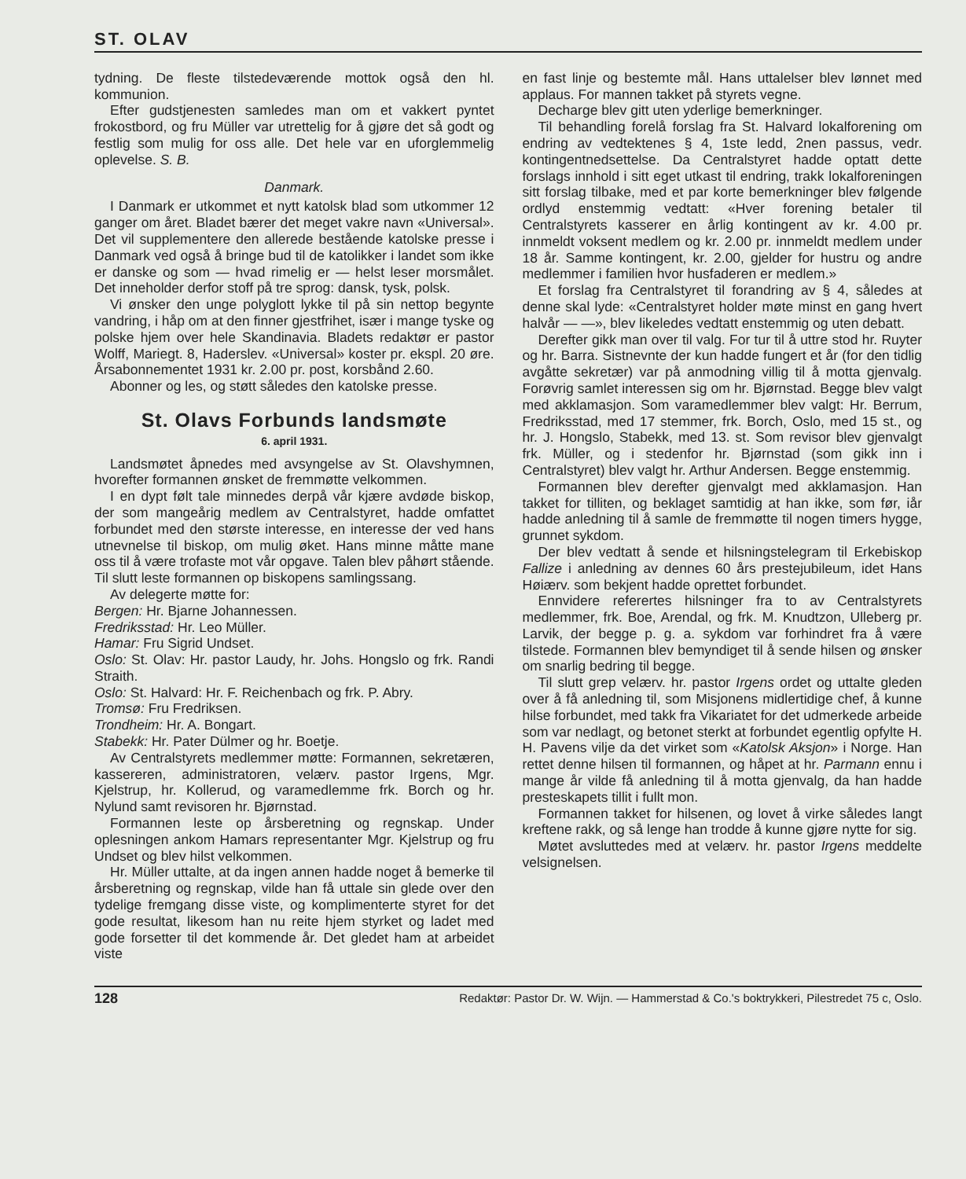ST. OLAV
tydning. De fleste tilstedeværende mottok også den hl. kommunion.
Efter gudstjenesten samledes man om et vakkert pyntet frokostbord, og fru Müller var utrettelig for å gjøre det så godt og festlig som mulig for oss alle. Det hele var en uforglemmelig oplevelse. S. B.
Danmark.
I Danmark er utkommet et nytt katolsk blad som utkommer 12 ganger om året. Bladet bærer det meget vakre navn «Universal». Det vil supplementere den allerede bestående katolske presse i Danmark ved også å bringe bud til de katolikker i landet som ikke er danske og som — hvad rimelig er — helst leser morsmålet. Det inneholder derfor stoff på tre sprog: dansk, tysk, polsk.
Vi ønsker den unge polyglott lykke til på sin nettop begynte vandring, i håp om at den finner gjestfrihet, især i mange tyske og polske hjem over hele Skandinavia. Bladets redaktør er pastor Wolff, Mariegt. 8, Haderslev. «Universal» koster pr. ekspl. 20 øre. Årsabonnementet 1931 kr. 2.00 pr. post, korsbånd 2.60.
Abonner og les, og støtt således den katolske presse.
St. Olavs Forbunds landsmøte
6. april 1931.
Landsmøtet åpnedes med avsyngelse av St. Olavshymnen, hvorefter formannen ønsket de fremmøtte velkommen.
I en dypt følt tale minnedes derpå vår kjære avdøde biskop, der som mangeårig medlem av Centralstyret, hadde omfattet forbundet med den største interesse, en interesse der ved hans utnevnelse til biskop, om mulig øket. Hans minne måtte mane oss til å være trofaste mot vår opgave. Talen blev påhørt stående. Til slutt leste formannen op biskopens samlingssang.
Av delegerte møtte for:
Bergen: Hr. Bjarne Johannessen.
Fredriksstad: Hr. Leo Müller.
Hamar: Fru Sigrid Undset.
Oslo: St. Olav: Hr. pastor Laudy, hr. Johs. Hongslo og frk. Randi Straith.
Oslo: St. Halvard: Hr. F. Reichenbach og frk. P. Abry.
Tromsø: Fru Fredriksen.
Trondheim: Hr. A. Bongart.
Stabekk: Hr. Pater Dülmer og hr. Boetje.
Av Centralstyrets medlemmer møtte: Formannen, sekretæren, kassereren, administratoren, velærv. pastor Irgens, Mgr. Kjelstrup, hr. Kollerud, og varamedlemme frk. Borch og hr. Nylund samt revisoren hr. Bjørnstad.
Formannen leste op årsberetning og regnskap. Under oplesningen ankom Hamars representanter Mgr. Kjelstrup og fru Undset og blev hilst velkommen.
Hr. Müller uttalte, at da ingen annen hadde noget å bemerke til årsberetning og regnskap, vilde han få uttale sin glede over den tydelige fremgang disse viste, og komplimenterte styret for det gode resultat, likesom han nu reite hjem styrket og ladet med gode forsetter til det kommende år. Det gledet ham at arbeidet viste
en fast linje og bestemte mål. Hans uttalelser blev lønnet med applaus. For mannen takket på styrets vegne.
Decharge blev gitt uten yderlige bemerkninger.
Til behandling forelå forslag fra St. Halvard lokalforening om endring av vedtektenes § 4, 1ste ledd, 2nen passus, vedr. kontingentnedsettelse. Da Centralstyret hadde optatt dette forslags innhold i sitt eget utkast til endring, trakk lokalforeningen sitt forslag tilbake, med et par korte bemerkninger blev følgende ordlyd enstemmig vedtatt: «Hver forening betaler til Centralstyrets kasserer en årlig kontingent av kr. 4.00 pr. innmeldt voksent medlem og kr. 2.00 pr. innmeldt medlem under 18 år. Samme kontingent, kr. 2.00, gjelder for hustru og andre medlemmer i familien hvor husfaderen er medlem.»
Et forslag fra Centralstyret til forandring av § 4, således at denne skal lyde: «Centralstyret holder møte minst en gang hvert halvår — —», blev likeledes vedtatt enstemmig og uten debatt.
Derefter gikk man over til valg. For tur til å uttre stod hr. Ruyter og hr. Barra. Sistnevnte der kun hadde fungert et år (for den tidlig avgåtte sekretær) var på anmodning villig til å motta gjenvalg. Forøvrig samlet interessen sig om hr. Bjørnstad. Begge blev valgt med akklamasjon. Som varamedlemmer blev valgt: Hr. Berrum, Fredriksstad, med 17 stemmer, frk. Borch, Oslo, med 15 st., og hr. J. Hongslo, Stabekk, med 13. st. Som revisor blev gjenvalgt frk. Müller, og i stedenfor hr. Bjørnstad (som gikk inn i Centralstyret) blev valgt hr. Arthur Andersen. Begge enstemmig.
Formannen blev derefter gjenvalgt med akklamasjon. Han takket for tilliten, og beklaget samtidig at han ikke, som før, iår hadde anledning til å samle de fremmøtte til nogen timers hygge, grunnet sykdom.
Der blev vedtatt å sende et hilsningstelegram til Erkebiskop Fallize i anledning av dennes 60 års prestejubileum, idet Hans Høiærv. som bekjent hadde oprettet forbundet.
Ennvidere referertes hilsninger fra to av Centralstyrets medlemmer, frk. Boe, Arendal, og frk. M. Knudtzon, Ulleberg pr. Larvik, der begge p. g. a. sykdom var forhindret fra å være tilstede. Formannen blev bemyndiget til å sende hilsen og ønsker om snarlig bedring til begge.
Til slutt grep velærv. hr. pastor Irgens ordet og uttalte gleden over å få anledning til, som Misjonens midlertidige chef, å kunne hilse forbundet, med takk fra Vikariatet for det udmerkede arbeide som var nedlagt, og betonet sterkt at forbundet egentlig opfylte H. H. Pavens vilje da det virket som «Katolsk Aksjon» i Norge. Han rettet denne hilsen til formannen, og håpet at hr. Parmann ennu i mange år vilde få anledning til å motta gjenvalg, da han hadde presteskapets tillit i fullt mon.
Formannen takket for hilsenen, og lovet å virke således langt kreftene rakk, og så lenge han trodde å kunne gjøre nytte for sig.
Møtet avsluttedes med at velærv. hr. pastor Irgens meddelte velsignelsen.
128 Redaktør: Pastor Dr. W. Wijn. — Hammerstad & Co.'s boktrykkeri, Pilestredet 75 c, Oslo.